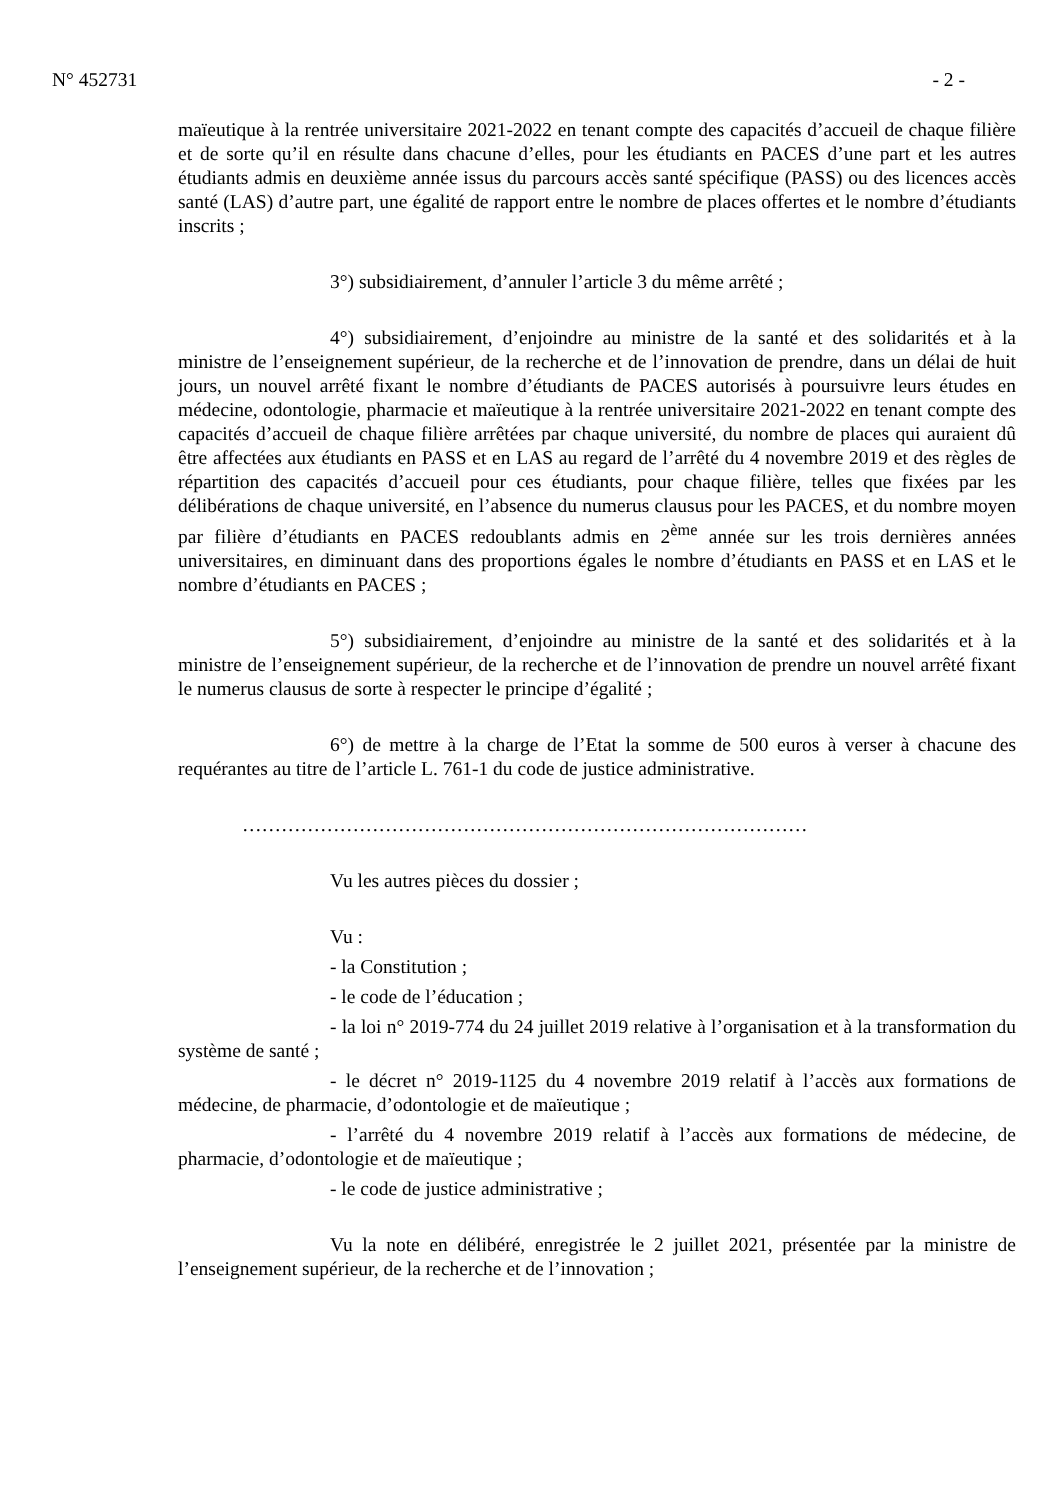N° 452731 - 2 -
maïeutique à la rentrée universitaire 2021-2022 en tenant compte des capacités d’accueil de chaque filière et de sorte qu’il en résulte dans chacune d’elles, pour les étudiants en PACES d’une part et les autres étudiants admis en deuxième année issus du parcours accès santé spécifique (PASS) ou des licences accès santé (LAS) d’autre part, une égalité de rapport entre le nombre de places offertes et le nombre d’étudiants inscrits ;
3°) subsidiairement, d’annuler l’article 3 du même arrêté ;
4°) subsidiairement, d’enjoindre au ministre de la santé et des solidarités et à la ministre de l’enseignement supérieur, de la recherche et de l’innovation de prendre, dans un délai de huit jours, un nouvel arrêté fixant le nombre d’étudiants de PACES autorisés à poursuivre leurs études en médecine, odontologie, pharmacie et maïeutique à la rentrée universitaire 2021-2022 en tenant compte des capacités d’accueil de chaque filière arrêtées par chaque université, du nombre de places qui auraient dû être affectées aux étudiants en PASS et en LAS au regard de l’arrêté du 4 novembre 2019 et des règles de répartition des capacités d’accueil pour ces étudiants, pour chaque filière, telles que fixées par les délibérations de chaque université, en l’absence du numerus clausus pour les PACES, et du nombre moyen par filière d’étudiants en PACES redoublants admis en 2<sup>ème</sup> année sur les trois dernières années universitaires, en diminuant dans des proportions égales le nombre d’étudiants en PASS et en LAS et le nombre d’étudiants en PACES ;
5°) subsidiairement, d’enjoindre au ministre de la santé et des solidarités et à la ministre de l’enseignement supérieur, de la recherche et de l’innovation de prendre un nouvel arrêté fixant le numerus clausus de sorte à respecter le principe d’égalité ;
6°) de mettre à la charge de l’Etat la somme de 500 euros à verser à chacune des requérantes au titre de l’article L. 761-1 du code de justice administrative.
……………………………………………………………………………
Vu les autres pièces du dossier ;
Vu :
- la Constitution ;
- le code de l’éducation ;
- la loi n° 2019-774 du 24 juillet 2019 relative à l’organisation et à la transformation du système de santé ;
- le décret n° 2019-1125 du 4 novembre 2019 relatif à l’accès aux formations de médecine, de pharmacie, d’odontologie et de maïeutique ;
- l’arrêté du 4 novembre 2019 relatif à l’accès aux formations de médecine, de pharmacie, d’odontologie et de maïeutique ;
- le code de justice administrative ;
Vu la note en délibéré, enregistrée le 2 juillet 2021, présentée par la ministre de l’enseignement supérieur, de la recherche et de l’innovation ;